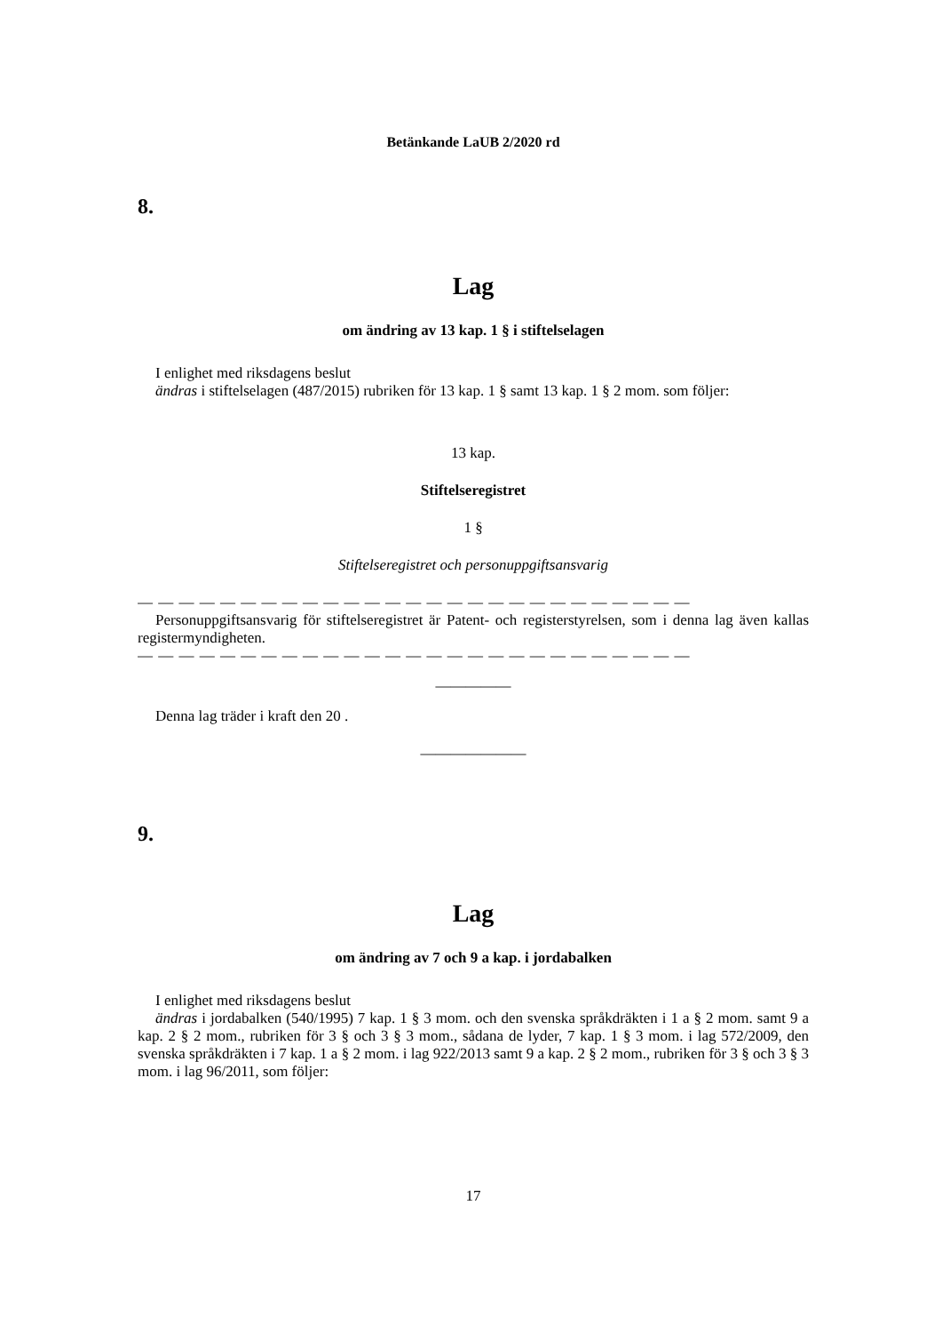Betänkande LaUB 2/2020 rd
8.
Lag
om ändring av 13 kap. 1 § i stiftelselagen
I enlighet med riksdagens beslut
ändras i stiftelselagen (487/2015) rubriken för 13 kap. 1 § samt 13 kap. 1 § 2 mom. som följer:
13 kap.
Stiftelseregistret
1 §
Stiftelseregistret och personuppgiftsansvarig
— — — — — — — — — — — — — — — — — — — — — — — — — — —
Personuppgiftsansvarig för stiftelseregistret är Patent- och registerstyrelsen, som i denna lag även kallas registermyndigheten.
— — — — — — — — — — — — — — — — — — — — — — — — — — —
—————
Denna lag träder i kraft den 20 .
———————
9.
Lag
om ändring av 7 och 9 a kap. i jordabalken
I enlighet med riksdagens beslut
ändras i jordabalken (540/1995) 7 kap. 1 § 3 mom. och den svenska språkdräkten i 1 a § 2 mom. samt 9 a kap. 2 § 2 mom., rubriken för 3 § och 3 § 3 mom., sådana de lyder, 7 kap. 1 § 3 mom. i lag 572/2009, den svenska språkdräkten i 7 kap. 1 a § 2 mom. i lag 922/2013 samt 9 a kap. 2 § 2 mom., rubriken för 3 § och 3 § 3 mom. i lag 96/2011, som följer:
17